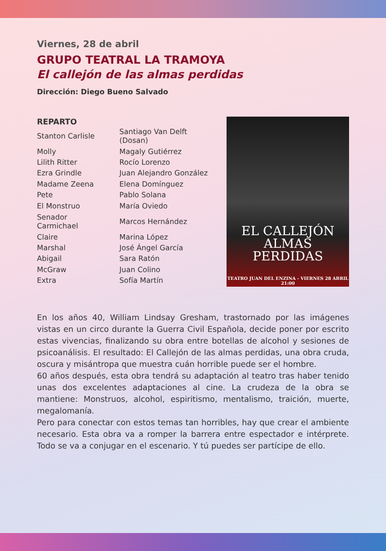Viernes, 28 de abril
GRUPO TEATRAL LA TRAMOYA
El callejón de las almas perdidas
Dirección: Diego Bueno Salvado
| REPARTO | |
| --- | --- |
| Stanton Carlisle | Santiago Van Delft (Dosan) |
| Molly | Magaly Gutiérrez |
| Lilith Ritter | Rocío Lorenzo |
| Ezra Grindle | Juan Alejandro González |
| Madame Zeena | Elena Domínguez |
| Pete | Pablo Solana |
| El Monstruo | María Oviedo |
| Senador Carmichael | Marcos Hernández |
| Claire | Marina López |
| Marshal | José Ángel García |
| Abigail | Sara Ratón |
| McGraw | Juan Colino |
| Extra | Sofía Martín |
EL CALLEJÓN
ALMAS
PERDIDAS
TEATRO JUAN DEL ENZINA - VIERNES 28 ABRIL 21:00
En los años 40, William Lindsay Gresham, trastornado por las imágenes vistas en un circo durante la Guerra Civil Española, decide poner por escrito estas vivencias, finalizando su obra entre botellas de alcohol y sesiones de psicoanálisis. El resultado: El Callejón de las almas perdidas, una obra cruda, oscura y misántropa que muestra cuán horrible puede ser el hombre.
60 años después, esta obra tendrá su adaptación al teatro tras haber tenido unas dos excelentes adaptaciones al cine. La crudeza de la obra se mantiene: Monstruos, alcohol, espiritismo, mentalismo, traición, muerte, megalomanía.
Pero para conectar con estos temas tan horribles, hay que crear el ambiente necesario. Esta obra va a romper la barrera entre espectador e intérprete. Todo se va a conjugar en el escenario. Y tú puedes ser partícipe de ello.